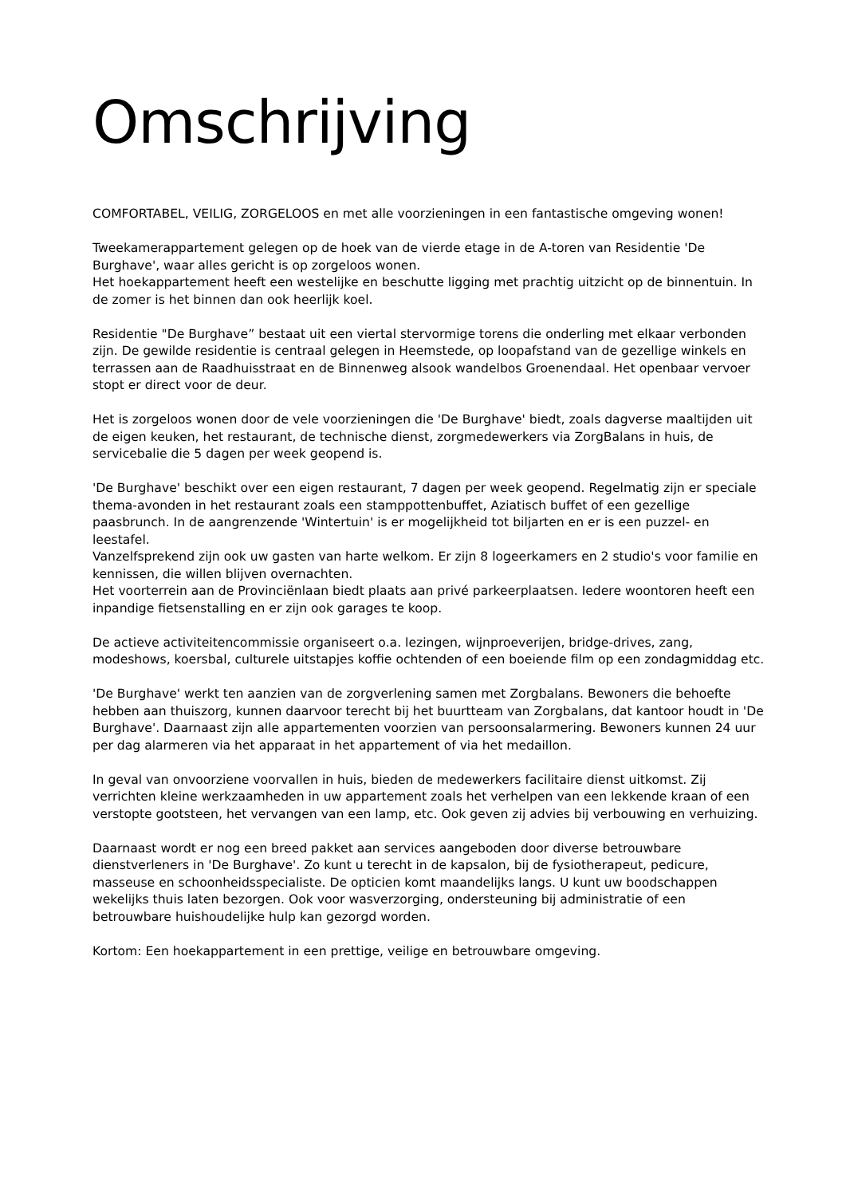Omschrijving
COMFORTABEL, VEILIG, ZORGELOOS en met alle voorzieningen in een fantastische omgeving wonen!
Tweekamerappartement gelegen op de hoek van de vierde etage in de A-toren van Residentie 'De Burghave', waar alles gericht is op zorgeloos wonen.
Het hoekappartement heeft een westelijke en beschutte ligging met prachtig uitzicht op de binnentuin. In de zomer is het binnen dan ook heerlijk koel.
Residentie "De Burghave” bestaat uit een viertal stervormige torens die onderling met elkaar verbonden zijn. De gewilde residentie is centraal gelegen in Heemstede, op loopafstand van de gezellige winkels en terrassen aan de Raadhuisstraat en de Binnenweg alsook wandelbos Groenendaal. Het openbaar vervoer stopt er direct voor de deur.
Het is zorgeloos wonen door de vele voorzieningen die 'De Burghave' biedt, zoals dagverse maaltijden uit de eigen keuken, het restaurant, de technische dienst, zorgmedewerkers via ZorgBalans in huis, de servicebalie die 5 dagen per week geopend is.
'De Burghave' beschikt over een eigen restaurant, 7 dagen per week geopend. Regelmatig zijn er speciale thema-avonden in het restaurant zoals een stamppottenbuffet, Aziatisch buffet of een gezellige paasbrunch. In de aangrenzende 'Wintertuin' is er mogelijkheid tot biljarten en er is een puzzel- en leestafel.
Vanzelfsprekend zijn ook uw gasten van harte welkom. Er zijn 8 logeerkamers en 2 studio's voor familie en kennissen, die willen blijven overnachten.
Het voorterrein aan de Provinciënlaan biedt plaats aan privé parkeerplaatsen. Iedere woontoren heeft een inpandige fietsenstalling en er zijn ook garages te koop.
De actieve activiteitencommissie organiseert o.a. lezingen, wijnproeverijen, bridge-drives, zang, modeshows, koersbal, culturele uitstapjes koffie ochtenden of een boeiende film op een zondagmiddag etc.
'De Burghave' werkt ten aanzien van de zorgverlening samen met Zorgbalans. Bewoners die behoefte hebben aan thuiszorg, kunnen daarvoor terecht bij het buurtteam van Zorgbalans, dat kantoor houdt in 'De Burghave'. Daarnaast zijn alle appartementen voorzien van persoonsalarmering. Bewoners kunnen 24 uur per dag alarmeren via het apparaat in het appartement of via het medaillon.
In geval van onvoorziene voorvallen in huis, bieden de medewerkers facilitaire dienst uitkomst. Zij verrichten kleine werkzaamheden in uw appartement zoals het verhelpen van een lekkende kraan of een verstopte gootsteen, het vervangen van een lamp, etc. Ook geven zij advies bij verbouwing en verhuizing.
Daarnaast wordt er nog een breed pakket aan services aangeboden door diverse betrouwbare dienstverleners in 'De Burghave'. Zo kunt u terecht in de kapsalon, bij de fysiotherapeut, pedicure, masseuse en schoonheidsspecialiste. De opticien komt maandelijks langs. U kunt uw boodschappen wekelijks thuis laten bezorgen. Ook voor wasverzorging, ondersteuning bij administratie of een betrouwbare huishoudelijke hulp kan gezorgd worden.
Kortom: Een hoekappartement in een prettige, veilige en betrouwbare omgeving.